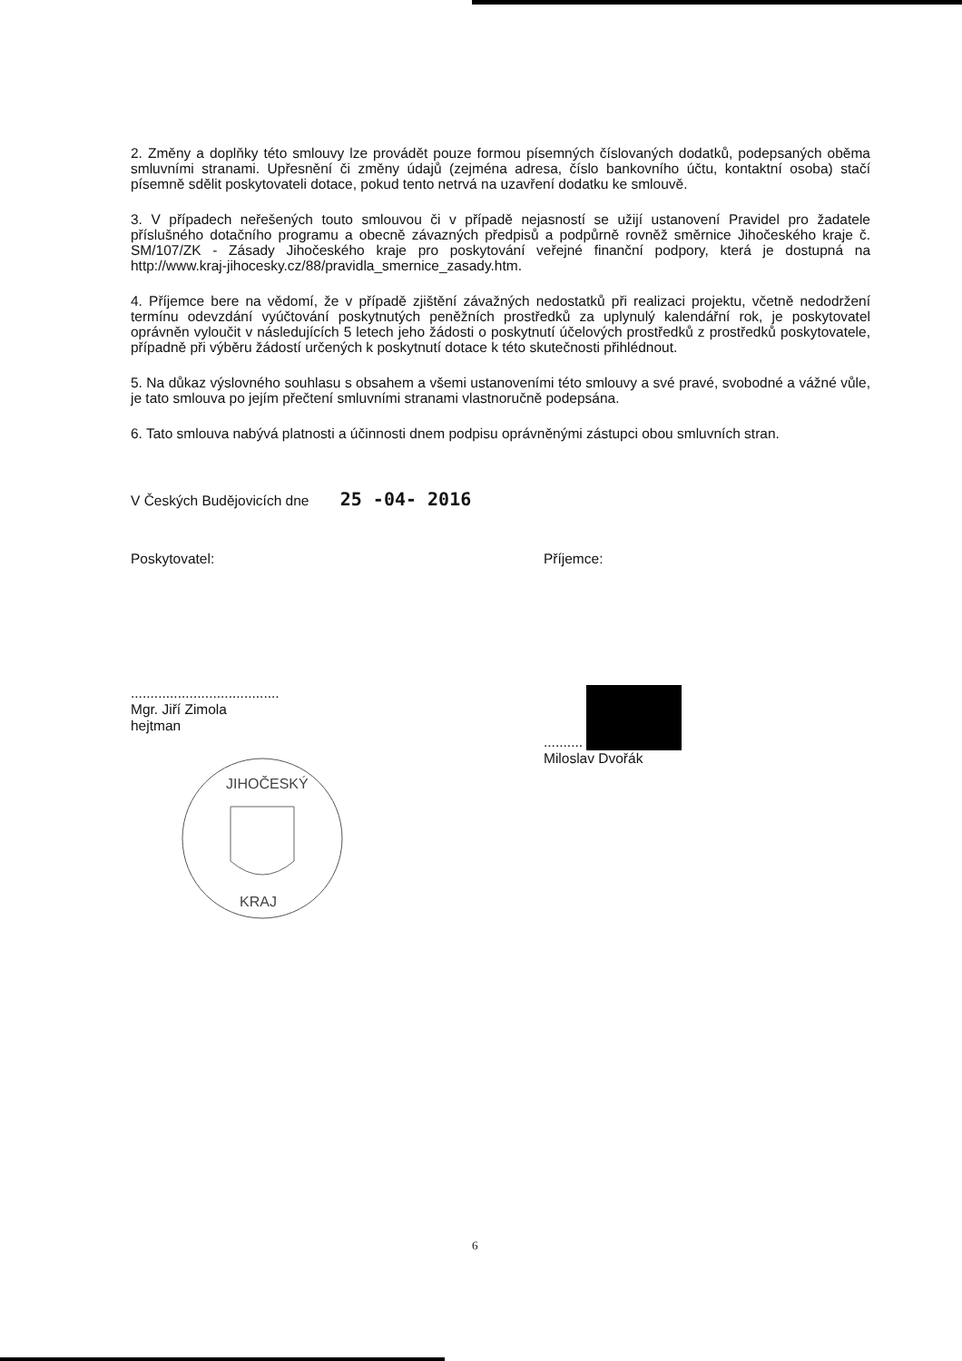2. Změny a doplňky této smlouvy lze provádět pouze formou písemných číslovaných dodatků, podepsaných oběma smluvními stranami. Upřesnění či změny údajů (zejména adresa, číslo bankovního účtu, kontaktní osoba) stačí písemně sdělit poskytovateli dotace, pokud tento netrvá na uzavření dodatku ke smlouvě.
3. V případech neřešených touto smlouvou či v případě nejasností se užijí ustanovení Pravidel pro žadatele příslušného dotačního programu a obecně závazných předpisů a podpůrně rovněž směrnice Jihočeského kraje č. SM/107/ZK - Zásady Jihočeského kraje pro poskytování veřejné finanční podpory, která je dostupná na http://www.kraj-jihocesky.cz/88/pravidla_smernice_zasady.htm.
4. Příjemce bere na vědomí, že v případě zjištění závažných nedostatků při realizaci projektu, včetně nedodržení termínu odevzdání vyúčtování poskytnutých peněžních prostředků za uplynulý kalendářní rok, je poskytovatel oprávněn vyloučit v následujících 5 letech jeho žádosti o poskytnutí účelových prostředků z prostředků poskytovatele, případně při výběru žádostí určených k poskytnutí dotace k této skutečnosti přihlédnout.
5. Na důkaz výslovného souhlasu s obsahem a všemi ustanoveními této smlouvy a své pravé, svobodné a vážné vůle, je tato smlouva po jejím přečtení smluvními stranami vlastnoručně podepsána.
6. Tato smlouva nabývá platnosti a účinnosti dnem podpisu oprávněnými zástupci obou smluvních stran.
V Českých Budějovicích dne 25 -04- 2016
Poskytovatel:
......................................
Mgr. Jiří Zimola
hejtman
JIHOČESKÝ
KRAJ
Příjemce:
..........
Miloslav Dvořák
6